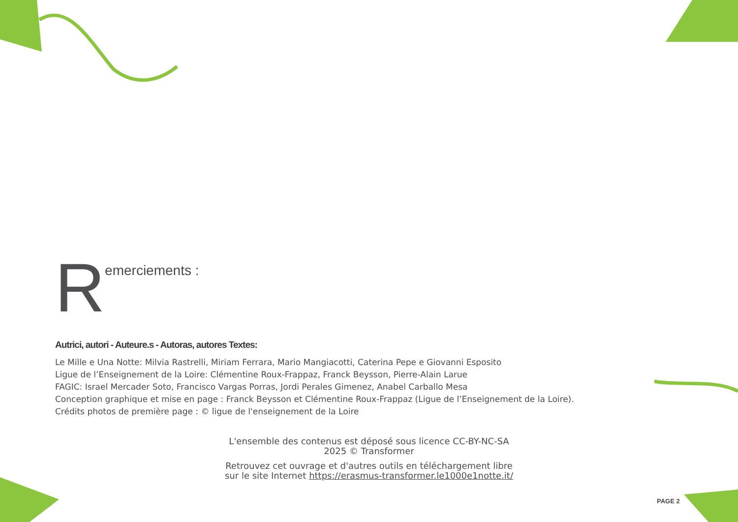Remerciements :
Autrici, autori - Auteure.s - Autoras, autores Textes:
Le Mille e Una Notte: Milvia Rastrelli, Miriam Ferrara, Mario Mangiacotti, Caterina Pepe e Giovanni Esposito
Ligue de l’Enseignement de la Loire: Clémentine Roux-Frappaz, Franck Beysson, Pierre-Alain Larue
FAGIC: Israel Mercader Soto, Francisco Vargas Porras, Jordi Perales Gimenez, Anabel Carballo Mesa
Conception graphique et mise en page : Franck Beysson et Clémentine Roux-Frappaz (Ligue de l’Enseignement de la Loire).
Crédits photos de première page : © ligue de l'enseignement de la Loire
L'ensemble des contenus est déposé sous licence CC-BY-NC-SA
2025 © Transformer
Retrouvez cet ouvrage et d'autres outils en téléchargement libre
sur le site Internet https://erasmus-transformer.le1000e1notte.it/
PAGE 2